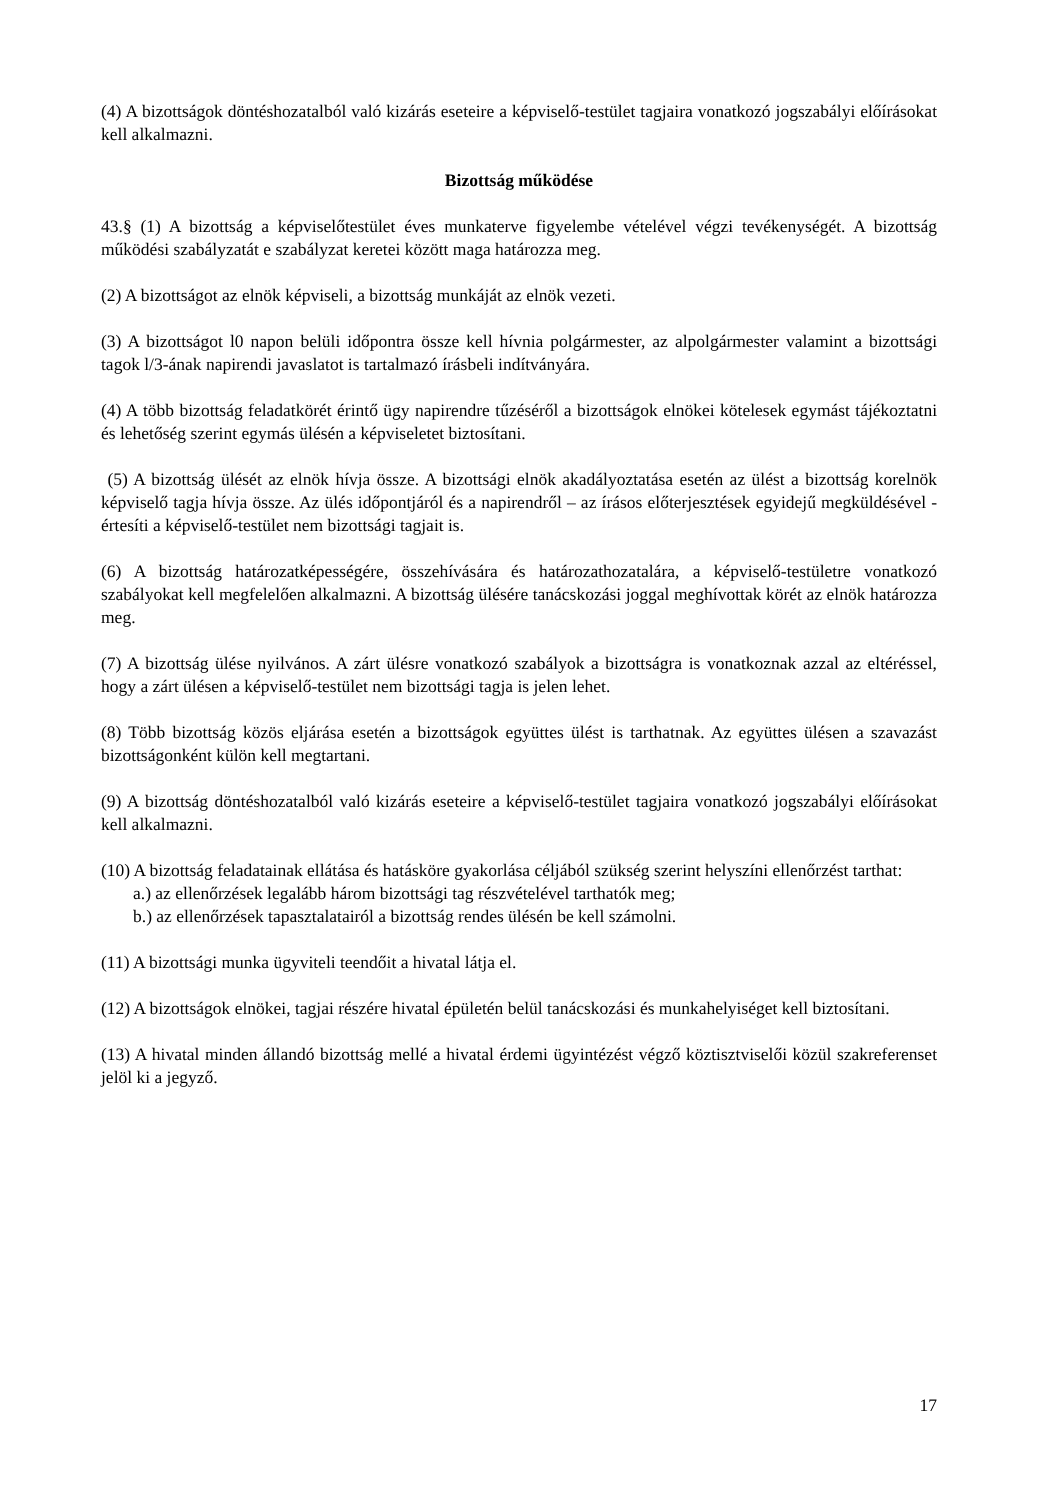(4) A bizottságok döntéshozatalból való kizárás eseteire a képviselő-testület tagjaira vonatkozó jogszabályi előírásokat kell alkalmazni.
Bizottság működése
43.§ (1) A bizottság a képviselőtestület éves munkaterve figyelembe vételével végzi tevékenységét. A bizottság működési szabályzatát e szabályzat keretei között maga határozza meg.
(2) A bizottságot az elnök képviseli, a bizottság munkáját az elnök vezeti.
(3) A bizottságot l0 napon belüli időpontra össze kell hívnia polgármester, az alpolgármester valamint a bizottsági tagok l/3-ának napirendi javaslatot is tartalmazó írásbeli indítványára.
(4) A több bizottság feladatkörét érintő ügy napirendre tűzéséről a bizottságok elnökei kötelesek egymást tájékoztatni és lehetőség szerint egymás ülésén a képviseletet biztosítani.
(5) A bizottság ülését az elnök hívja össze. A bizottsági elnök akadályoztatása esetén az ülést a bizottság korelnök képviselő tagja hívja össze. Az ülés időpontjáról és a napirendről – az írásos előterjesztések egyidejű megküldésével - értesíti a képviselő-testület nem bizottsági tagjait is.
(6) A bizottság határozatképességére, összehívására és határozathozatalára, a képviselő-testületre vonatkozó szabályokat kell megfelelően alkalmazni. A bizottság ülésére tanácskozási joggal meghívottak körét az elnök határozza meg.
(7) A bizottság ülése nyilvános. A zárt ülésre vonatkozó szabályok a bizottságra is vonatkoznak azzal az eltéréssel, hogy a zárt ülésen a képviselő-testület nem bizottsági tagja is jelen lehet.
(8) Több bizottság közös eljárása esetén a bizottságok együttes ülést is tarthatnak. Az együttes ülésen a szavazást bizottságonként külön kell megtartani.
(9) A bizottság döntéshozatalból való kizárás eseteire a képviselő-testület tagjaira vonatkozó jogszabályi előírásokat kell alkalmazni.
(10) A bizottság feladatainak ellátása és hatásköre gyakorlása céljából szükség szerint helyszíni ellenőrzést tarthat:
a.) az ellenőrzések legalább három bizottsági tag részvételével tarthatók meg;
b.) az ellenőrzések tapasztalatairól a bizottság rendes ülésén be kell számolni.
(11) A bizottsági munka ügyviteli teendőit a hivatal látja el.
(12) A bizottságok elnökei, tagjai részére hivatal épületén belül tanácskozási és munkahelyiséget kell biztosítani.
(13) A hivatal minden állandó bizottság mellé a hivatal érdemi ügyintézést végző köztisztviselői közül szakreferenset jelöl ki a jegyző.
17